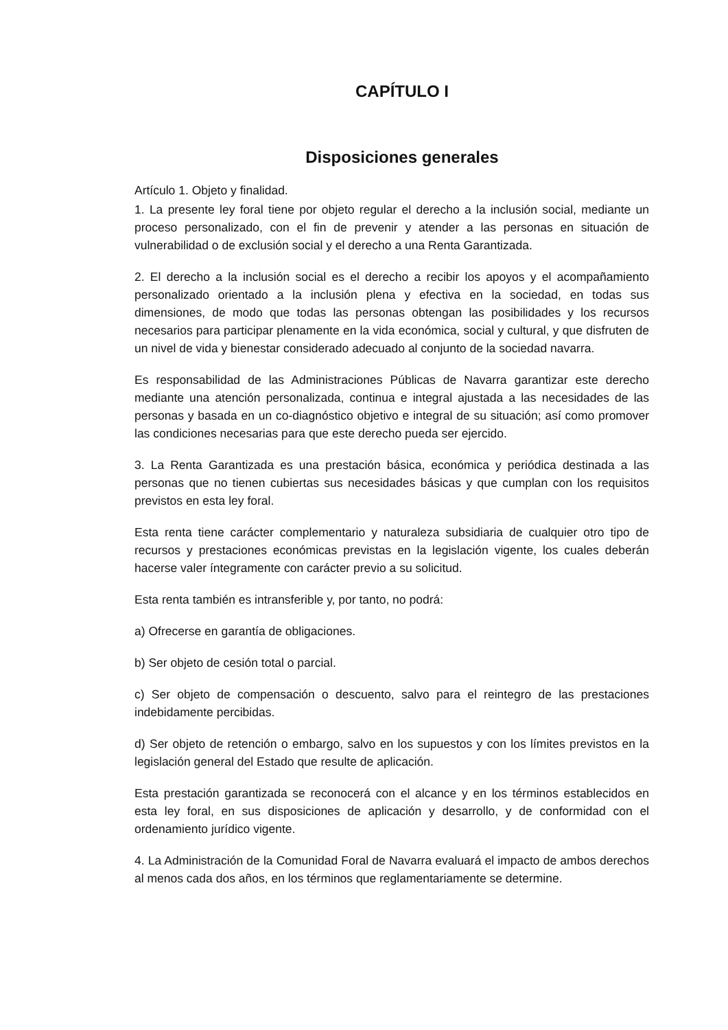CAPÍTULO I
Disposiciones generales
Artículo 1. Objeto y finalidad.
1. La presente ley foral tiene por objeto regular el derecho a la inclusión social, mediante un proceso personalizado, con el fin de prevenir y atender a las personas en situación de vulnerabilidad o de exclusión social y el derecho a una Renta Garantizada.
2. El derecho a la inclusión social es el derecho a recibir los apoyos y el acompañamiento personalizado orientado a la inclusión plena y efectiva en la sociedad, en todas sus dimensiones, de modo que todas las personas obtengan las posibilidades y los recursos necesarios para participar plenamente en la vida económica, social y cultural, y que disfruten de un nivel de vida y bienestar considerado adecuado al conjunto de la sociedad navarra.
Es responsabilidad de las Administraciones Públicas de Navarra garantizar este derecho mediante una atención personalizada, continua e integral ajustada a las necesidades de las personas y basada en un co-diagnóstico objetivo e integral de su situación; así como promover las condiciones necesarias para que este derecho pueda ser ejercido.
3. La Renta Garantizada es una prestación básica, económica y periódica destinada a las personas que no tienen cubiertas sus necesidades básicas y que cumplan con los requisitos previstos en esta ley foral.
Esta renta tiene carácter complementario y naturaleza subsidiaria de cualquier otro tipo de recursos y prestaciones económicas previstas en la legislación vigente, los cuales deberán hacerse valer íntegramente con carácter previo a su solicitud.
Esta renta también es intransferible y, por tanto, no podrá:
a) Ofrecerse en garantía de obligaciones.
b) Ser objeto de cesión total o parcial.
c) Ser objeto de compensación o descuento, salvo para el reintegro de las prestaciones indebidamente percibidas.
d) Ser objeto de retención o embargo, salvo en los supuestos y con los límites previstos en la legislación general del Estado que resulte de aplicación.
Esta prestación garantizada se reconocerá con el alcance y en los términos establecidos en esta ley foral, en sus disposiciones de aplicación y desarrollo, y de conformidad con el ordenamiento jurídico vigente.
4. La Administración de la Comunidad Foral de Navarra evaluará el impacto de ambos derechos al menos cada dos años, en los términos que reglamentariamente se determine.